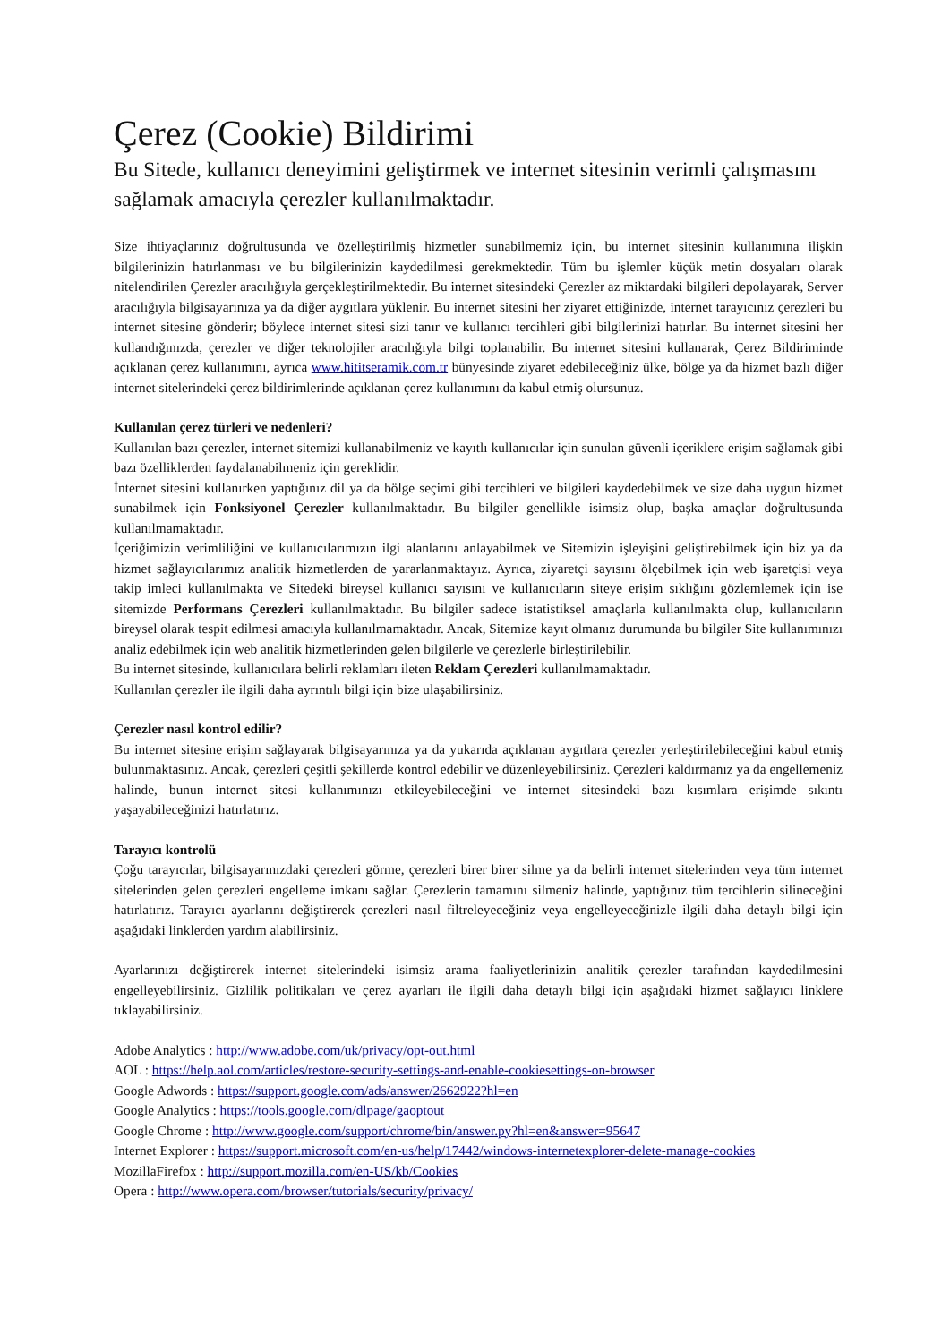Çerez (Cookie) Bildirimi
Bu Sitede, kullanıcı deneyimini geliştirmek ve internet sitesinin verimli çalışmasını sağlamak amacıyla çerezler kullanılmaktadır.
Size ihtiyaçlarınız doğrultusunda ve özelleştirilmiş hizmetler sunabilmemiz için, bu internet sitesinin kullanımına ilişkin bilgilerinizin hatırlanması ve bu bilgilerinizin kaydedilmesi gerekmektedir. Tüm bu işlemler küçük metin dosyaları olarak nitelendirilen Çerezler aracılığıyla gerçekleştirilmektedir. Bu internet sitesindeki Çerezler az miktardaki bilgileri depolayarak, Server aracılığıyla bilgisayarınıza ya da diğer aygıtlara yüklenir. Bu internet sitesini her ziyaret ettiğinizde, internet tarayıcınız çerezleri bu internet sitesine gönderir; böylece internet sitesi sizi tanır ve kullanıcı tercihleri gibi bilgilerinizi hatırlar. Bu internet sitesini her kullandığınızda, çerezler ve diğer teknolojiler aracılığıyla bilgi toplanabilir. Bu internet sitesini kullanarak, Çerez Bildiriminde açıklanan çerez kullanımını, ayrıca www.hititseramik.com.tr bünyesinde ziyaret edebileceğiniz ülke, bölge ya da hizmet bazlı diğer internet sitelerindeki çerez bildirimlerinde açıklanan çerez kullanımını da kabul etmiş olursunuz.
Kullanılan çerez türleri ve nedenleri?
Kullanılan bazı çerezler, internet sitemizi kullanabilmeniz ve kayıtlı kullanıcılar için sunulan güvenli içeriklere erişim sağlamak gibi bazı özelliklerden faydalanabilmeniz için gereklidir.
İnternet sitesini kullanırken yaptığınız dil ya da bölge seçimi gibi tercihleri ve bilgileri kaydedebilmek ve size daha uygun hizmet sunabilmek için Fonksiyonel Çerezler kullanılmaktadır. Bu bilgiler genellikle isimsiz olup, başka amaçlar doğrultusunda kullanılmamaktadır.
İçeriğimizin verimliliğini ve kullanıcılarımızın ilgi alanlarını anlayabilmek ve Sitemizin işleyişini geliştirebilmek için biz ya da hizmet sağlayıcılarımız analitik hizmetlerden de yararlanmaktayız. Ayrıca, ziyaretçi sayısını ölçebilmek için web işaretçisi veya takip imleci kullanılmakta ve Sitedeki bireysel kullanıcı sayısını ve kullanıcıların siteye erişim sıklığını gözlemlemek için ise sitemizde Performans Çerezleri kullanılmaktadır. Bu bilgiler sadece istatistiksel amaçlarla kullanılmakta olup, kullanıcıların bireysel olarak tespit edilmesi amacıyla kullanılmamaktadır. Ancak, Sitemize kayıt olmanız durumunda bu bilgiler Site kullanımınızı analiz edebilmek için web analitik hizmetlerinden gelen bilgilerle ve çerezlerle birleştirilebilir.
Bu internet sitesinde, kullanıcılara belirli reklamları ileten Reklam Çerezleri kullanılmamaktadır.
Kullanılan çerezler ile ilgili daha ayrıntılı bilgi için bize ulaşabilirsiniz.
Çerezler nasıl kontrol edilir?
Bu internet sitesine erişim sağlayarak bilgisayarınıza ya da yukarıda açıklanan aygıtlara çerezler yerleştirilebileceğini kabul etmiş bulunmaktasınız. Ancak, çerezleri çeşitli şekillerde kontrol edebilir ve düzenleyebilirsiniz. Çerezleri kaldırmanız ya da engellemeniz halinde, bunun internet sitesi kullanımınızı etkileyebileceğini ve internet sitesindeki bazı kısımlara erişimde sıkıntı yaşayabileceğinizi hatırlatırız.
Tarayıcı kontrolü
Çoğu tarayıcılar, bilgisayarınızdaki çerezleri görme, çerezleri birer birer silme ya da belirli internet sitelerinden veya tüm internet sitelerinden gelen çerezleri engelleme imkanı sağlar. Çerezlerin tamamını silmeniz halinde, yaptığınız tüm tercihlerin silineceğini hatırlatırız. Tarayıcı ayarlarını değiştirerek çerezleri nasıl filtreleyeceğiniz veya engelleyeceğinizle ilgili daha detaylı bilgi için aşağıdaki linklerden yardım alabilirsiniz.
Ayarlarınızı değiştirerek internet sitelerindeki isimsiz arama faaliyetlerinizin analitik çerezler tarafından kaydedilmesini engelleyebilirsiniz. Gizlilik politikaları ve çerez ayarları ile ilgili daha detaylı bilgi için aşağıdaki hizmet sağlayıcı linklere tıklayabilirsiniz.
Adobe Analytics : http://www.adobe.com/uk/privacy/opt-out.html
AOL : https://help.aol.com/articles/restore-security-settings-and-enable-cookiesettings-on-browser
Google Adwords : https://support.google.com/ads/answer/2662922?hl=en
Google Analytics : https://tools.google.com/dlpage/gaoptout
Google Chrome : http://www.google.com/support/chrome/bin/answer.py?hl=en&answer=95647
Internet Explorer : https://support.microsoft.com/en-us/help/17442/windows-internetexplorer-delete-manage-cookies
MozillaFirefox : http://support.mozilla.com/en-US/kb/Cookies
Opera : http://www.opera.com/browser/tutorials/security/privacy/